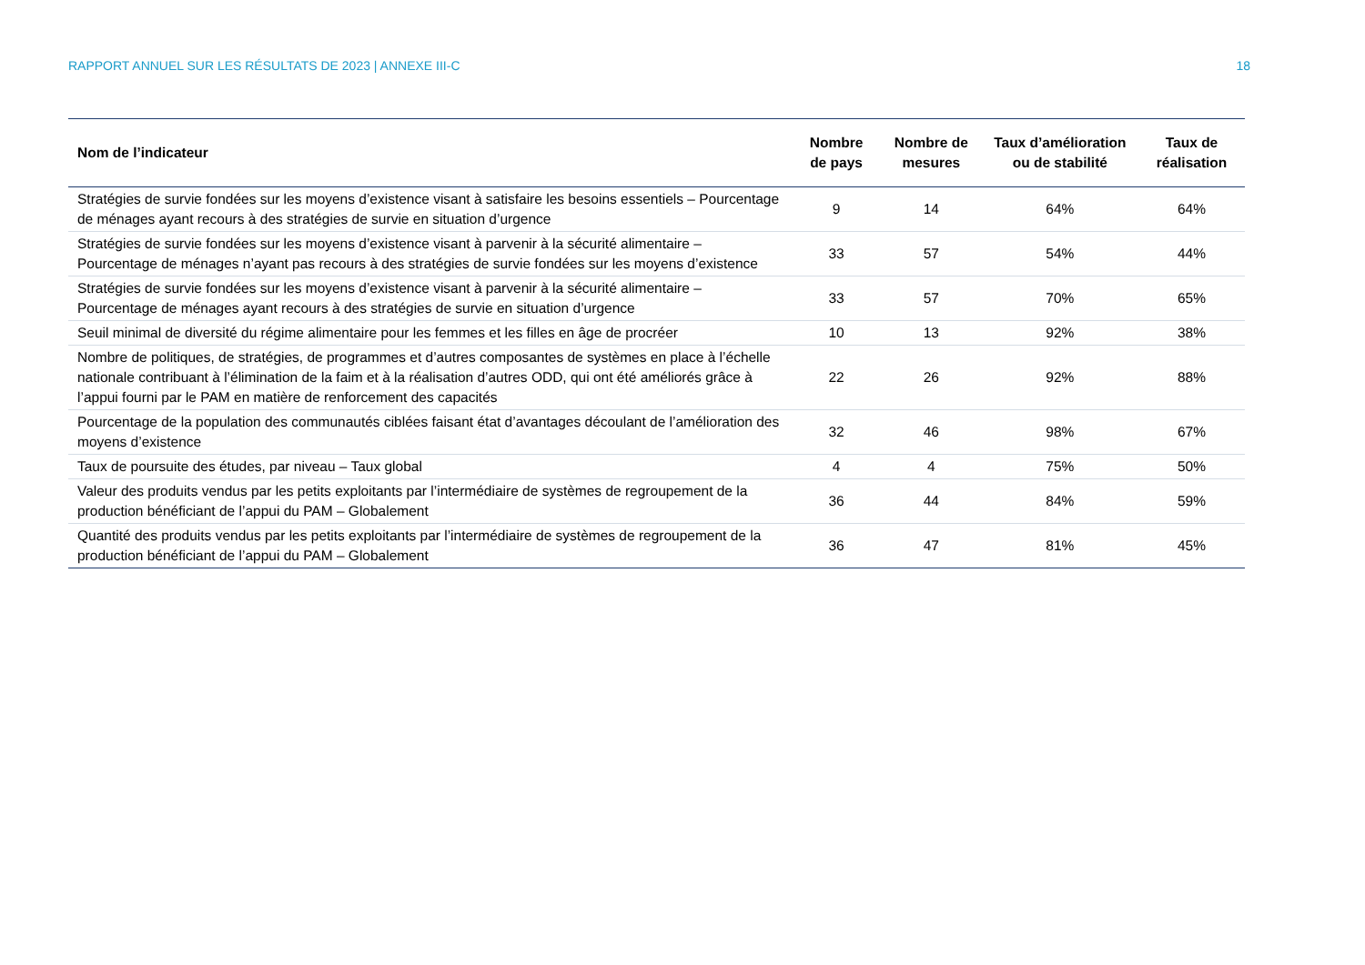RAPPORT ANNUEL SUR LES RÉSULTATS DE 2023 | ANNEXE III-C 18
| Nom de l’indicateur | Nombre de pays | Nombre de mesures | Taux d’amélioration ou de stabilité | Taux de réalisation |
| --- | --- | --- | --- | --- |
| Stratégies de survie fondées sur les moyens d’existence visant à satisfaire les besoins essentiels – Pourcentage de ménages ayant recours à des stratégies de survie en situation d’urgence | 9 | 14 | 64% | 64% |
| Stratégies de survie fondées sur les moyens d’existence visant à parvenir à la sécurité alimentaire – Pourcentage de ménages n’ayant pas recours à des stratégies de survie fondées sur les moyens d’existence | 33 | 57 | 54% | 44% |
| Stratégies de survie fondées sur les moyens d’existence visant à parvenir à la sécurité alimentaire – Pourcentage de ménages ayant recours à des stratégies de survie en situation d’urgence | 33 | 57 | 70% | 65% |
| Seuil minimal de diversité du régime alimentaire pour les femmes et les filles en âge de procréer | 10 | 13 | 92% | 38% |
| Nombre de politiques, de stratégies, de programmes et d’autres composantes de systèmes en place à l’échelle nationale contribuant à l’élimination de la faim et à la réalisation d’autres ODD, qui ont été améliorés grâce à l’appui fourni par le PAM en matière de renforcement des capacités | 22 | 26 | 92% | 88% |
| Pourcentage de la population des communautés ciblées faisant état d’avantages découlant de l’amélioration des moyens d’existence | 32 | 46 | 98% | 67% |
| Taux de poursuite des études, par niveau – Taux global | 4 | 4 | 75% | 50% |
| Valeur des produits vendus par les petits exploitants par l’intermédiaire de systèmes de regroupement de la production bénéficiant de l’appui du PAM – Globalement | 36 | 44 | 84% | 59% |
| Quantité des produits vendus par les petits exploitants par l’intermédiaire de systèmes de regroupement de la production bénéficiant de l’appui du PAM – Globalement | 36 | 47 | 81% | 45% |